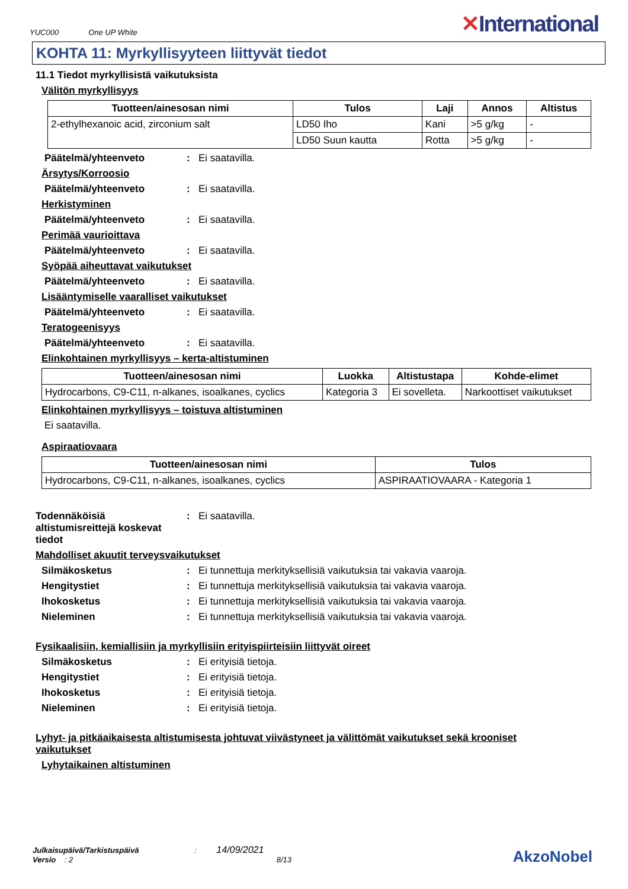YUC000 One UP White
✕International
KOHTA 11: Myrkyllisyyteen liittyvät tiedot
11.1 Tiedot myrkyllisistä vaikutuksista
Välitön myrkyllisyys
| Tuotteen/ainesosan nimi | Tulos | Laji | Annos | Altistus |
| --- | --- | --- | --- | --- |
| 2-ethylhexanoic acid, zirconium salt | LD50 Iho | Kani | >5 g/kg | - |
| | LD50 Suun kautta | Rotta | >5 g/kg | - |
Päätelmä/yhteenveto: Ei saatavilla.
Ärsytys/Korroosio
Päätelmä/yhteenveto: Ei saatavilla.
Herkistyminen
Päätelmä/yhteenveto: Ei saatavilla.
Perimää vaurioittava
Päätelmä/yhteenveto: Ei saatavilla.
Syöpää aiheuttavat vaikutukset
Päätelmä/yhteenveto: Ei saatavilla.
Lisääntymiselle vaaralliset vaikutukset
Päätelmä/yhteenveto: Ei saatavilla.
Teratogeenisyys
Päätelmä/yhteenveto: Ei saatavilla.
Elinkohtainen myrkyllisyys – kerta-altistuminen
| Tuotteen/ainesosan nimi | Luokka | Altistustapa | Kohde-elimet |
| --- | --- | --- | --- |
| Hydrocarbons, C9-C11, n-alkanes, isoalkanes, cyclics | Kategoria 3 | Ei sovelleta. | Narkoottiset vaikutukset |
Elinkohtainen myrkyllisyys – toistuva altistuminen
Ei saatavilla.
Aspiraatiovaara
| Tuotteen/ainesosan nimi | Tulos |
| --- | --- |
| Hydrocarbons, C9-C11, n-alkanes, isoalkanes, cyclics | ASPIRAATIOVAARA - Kategoria 1 |
Todennäköisiä altistumisreittejä koskevat tiedot: Ei saatavilla.
Mahdolliset akuutit terveysvaikutukset
Silmäkosketus: Ei tunnettuja merkityksellisiä vaikutuksia tai vakavia vaaroja.
Hengitystiet: Ei tunnettuja merkityksellisiä vaikutuksia tai vakavia vaaroja.
Ihokosketus: Ei tunnettuja merkityksellisiä vaikutuksia tai vakavia vaaroja.
Nieleminen: Ei tunnettuja merkityksellisiä vaikutuksia tai vakavia vaaroja.
Fysikaalisiin, kemiallisiin ja myrkyllisiin erityispiirteisiin liittyvät oireet
Silmäkosketus: Ei erityisiä tietoja.
Hengitystiet: Ei erityisiä tietoja.
Ihokosketus: Ei erityisiä tietoja.
Nieleminen: Ei erityisiä tietoja.
Lyhyt- ja pitkäaikaisesta altistumisesta johtuvat viivästyneet ja välittömät vaikutukset sekä krooniset vaikutukset
Lyhytaikainen altistuminen
Julkaisupäivä/Tarkistuspäivä : 14/09/2021
Versio : 2 8/13
AkzoNobel